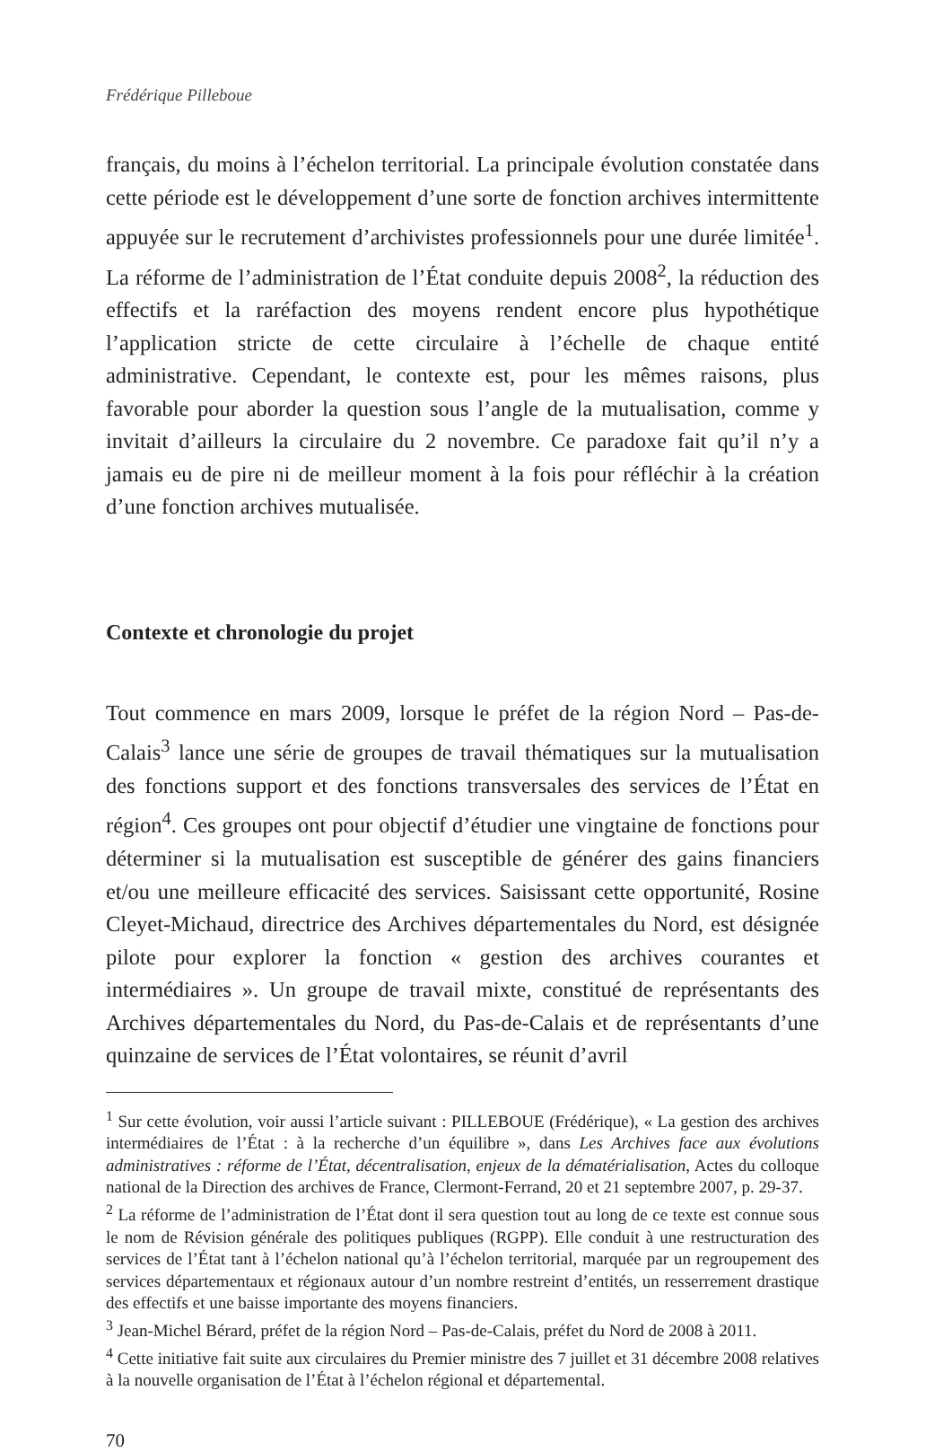Frédérique Pilleboue
français, du moins à l’échelon territorial. La principale évolution constatée dans cette période est le développement d’une sorte de fonction archives intermittente appuyée sur le recrutement d’archivistes professionnels pour une durée limitée<sup>1</sup>. La réforme de l’administration de l’État conduite depuis 2008<sup>2</sup>, la réduction des effectifs et la raréfaction des moyens rendent encore plus hypothétique l’application stricte de cette circulaire à l’échelle de chaque entité administrative. Cependant, le contexte est, pour les mêmes raisons, plus favorable pour aborder la question sous l’angle de la mutualisation, comme y invitait d’ailleurs la circulaire du 2 novembre. Ce paradoxe fait qu’il n’y a jamais eu de pire ni de meilleur moment à la fois pour réfléchir à la création d’une fonction archives mutualisée.
Contexte et chronologie du projet
Tout commence en mars 2009, lorsque le préfet de la région Nord – Pas-de-Calais<sup>3</sup> lance une série de groupes de travail thématiques sur la mutualisation des fonctions support et des fonctions transversales des services de l’État en région<sup>4</sup>. Ces groupes ont pour objectif d’étudier une vingtaine de fonctions pour déterminer si la mutualisation est susceptible de générer des gains financiers et/ou une meilleure efficacité des services. Saisissant cette opportunité, Rosine Cleyet-Michaud, directrice des Archives départementales du Nord, est désignée pilote pour explorer la fonction « gestion des archives courantes et intermédiaires ». Un groupe de travail mixte, constitué de représentants des Archives départementales du Nord, du Pas-de-Calais et de représentants d’une quinzaine de services de l’État volontaires, se réunit d’avril
<sup>1</sup> Sur cette évolution, voir aussi l’article suivant : PILLEBOUE (Frédérique), « La gestion des archives intermédiaires de l’État : à la recherche d’un équilibre », dans Les Archives face aux évolutions administratives : réforme de l’État, décentralisation, enjeux de la dématérialisation, Actes du colloque national de la Direction des archives de France, Clermont-Ferrand, 20 et 21 septembre 2007, p. 29-37.
<sup>2</sup> La réforme de l’administration de l’État dont il sera question tout au long de ce texte est connue sous le nom de Révision générale des politiques publiques (RGPP). Elle conduit à une restructuration des services de l’État tant à l’échelon national qu’à l’échelon territorial, marquée par un regroupement des services départementaux et régionaux autour d’un nombre restreint d’entités, un resserrement drastique des effectifs et une baisse importante des moyens financiers.
<sup>3</sup> Jean-Michel Bérard, préfet de la région Nord – Pas-de-Calais, préfet du Nord de 2008 à 2011.
<sup>4</sup> Cette initiative fait suite aux circulaires du Premier ministre des 7 juillet et 31 décembre 2008 relatives à la nouvelle organisation de l’État à l’échelon régional et départemental.
70